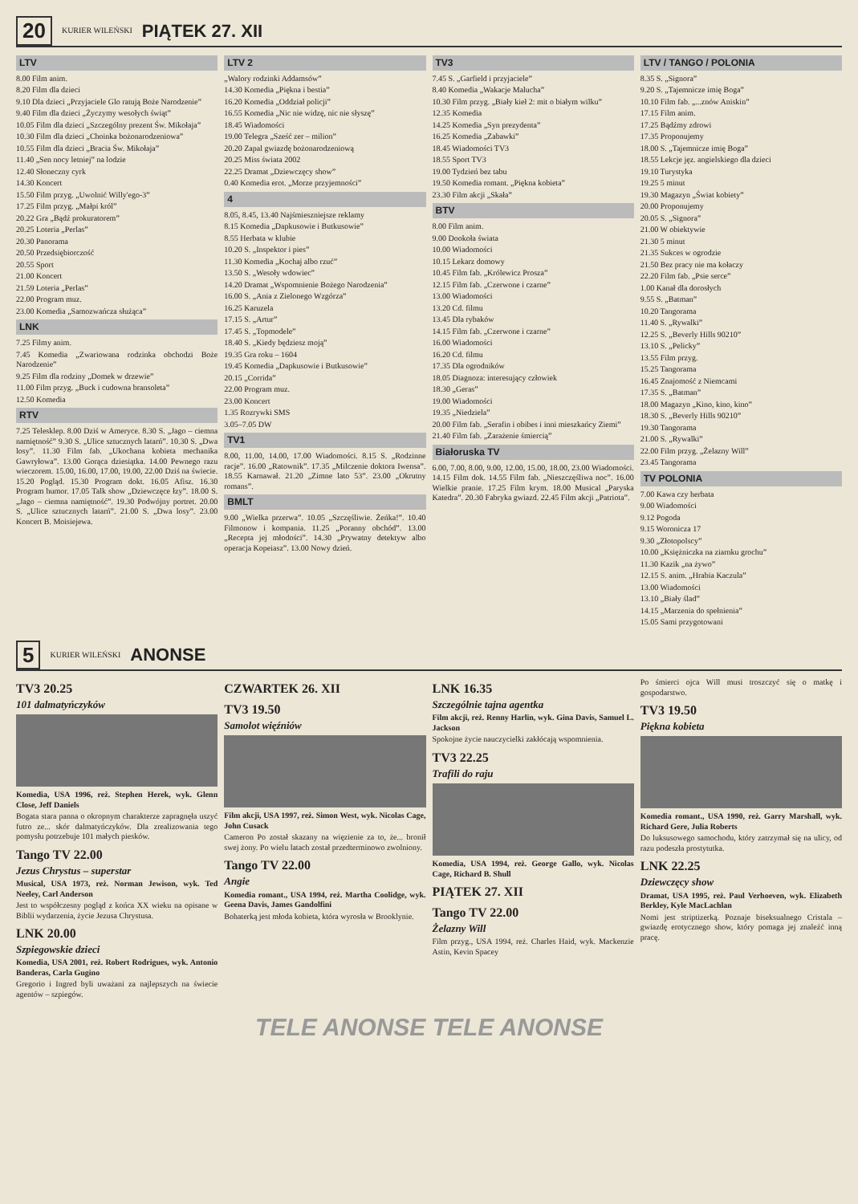20 KURIER WILEŃSKI PIĄTEK 27. XII
LTV
8.00 Film anim.
8.20 Film dla dzieci
9.10 Dla dzieci „Przyjaciele Glo ratują Boże Narodzenie”
9.40 Film dla dzieci „Życzymy wesołych świąt”
10.05 Film dla dzieci „Szczególny prezent Św. Mikołaja”
10.30 Film dla dzieci „Choinka bożonarodzeniowa”
10.55 Film dla dzieci „Bracia Św. Mikołaja”
11.40 „Sen nocy letniej” na lodzie
12.40 Słoneczny cyrk
14.30 Koncert
15.50 Film przyg. „Uwolnić Willy'ego-3”
17.25 Film przyg. „Małpi król”
20.22 Gra „Bądź prokuratorem”
20.25 Loteria „Perlas”
20.30 Panorama
20.50 Przedsiębiorczość
20.55 Sport
21.00 Koncert
21.59 Loteria „Perlas”
22.00 Program muz.
23.00 Komedia „Samozwańcza służąca”
LNK
7.25 Filmy anim.
7.45 Komedia „Zwariowana rodzinka obchodzi Boże Narodzenie”
9.25 Film dla rodziny „Domek w drzewie”
11.00 Film przyg. „Buck i cudowna bransoleta”
12.50 Komedia
RTV
7.25 Telesklep. 8.00 Dziś w Ameryce. 8.30 S. „Jago – ciemna namiętność” 9.30 S. „Ulice sztucznych latarń”. 10.30 S. „Dwa losy”. 11.30 Film fab. „Ukochana kobieta mechanika Gawryłowa”. 13.00 Gorąca dziesiątka. 14.00 Pewnego razu wieczorem. 15.00, 16.00, 17.00, 19.00, 22.00 Dziś na świecie. 15.20 Pogląd. 15.30 Program dokt. 16.05 Afisz. 16.30 Program humor. 17.05 Talk show „Dziewczęce łzy”. 18.00 S. „Jago – ciemna namiętność”. 19.30 Podwójny portret. 20.00 S. „Ulice sztucznych latarń”. 21.00 S. „Dwa losy”. 23.00 Koncert B. Moisiejewa.
LTV 2
„Walory rodzinki Addamsów”
14.30 Komedia „Piękna i bestia”
16.20 Komedia „Oddział policji”
16.55 Komedia „Nic nie widzę, nic nie słyszę”
18.45 Wiadomości
19.00 Telegra „Sześć zer – milion”
20.20 Zapal gwiazdę bożonarodzeniową
20.25 Miss świata 2002
22.25 Dramat „Dziewczęcy show”
0.40 Komedia erot. „Morze przyjemności”
4
8.05, 8.45, 13.40 Najśmieszniejsze reklamy
8.15 Komedia „Dapkusowie i Butkusowie”
8.55 Herbata w klubie
10.20 S. „Inspektor i pies”
11.30 Komedia „Kochaj albo rzuć”
13.50 S. „Wesoły wdowiec”
14.20 Dramat „Wspomnienie Bożego Narodzenia”
16.00 S. „Ania z Zielonego Wzgórza”
16.25 Karuzela
17.15 S. „Artur”
17.45 S. „Topmodele”
18.40 S. „Kiedy będziesz moją”
19.35 Gra roku – 1604
19.45 Komedia „Dapkusowie i Butkusowie”
20.15 „Corrida”
22.00 Program muz.
23.00 Koncert
1.35 Rozrywki SMS
3.05–7.05 DW
TV1
8.00, 11.00, 14.00, 17.00 Wiadomości. 8.15 S. „Rodzinne racje”. 16.00 „Ratownik”. 17.35 „Milczenie doktora Iwensa”. 18.55 Karnawał. 21.20 „Zimne lato 53”. 23.00 „Okrutny romans”.
BMLT
9.00 „Wielka przerwa”. 10.05 „Szczęśliwie. Żeńka!”. 10.40 Filmonow i kompania. 11.25 „Poranny obchód”. 13.00 „Recepta jej młodości”. 14.30 „Prywatny detektyw albo operacja Kopeiasz”. 13.00 Nowy dzień.
TV3
7.45 S. „Garfield i przyjaciele”
8.40 Komedia „Wakacje Malucha”
10.30 Film przyg. „Biały kieł 2: mit o białym wilku”
12.35 Komedia
14.25 Komedia „Syn prezydenta”
16.25 Komedia „Zabawki”
18.45 Wiadomości TV3
18.55 Sport TV3
19.00 Tydzień bez tabu
19.50 Komedia romant. „Piękna kobieta”
23.30 Film akcji „Skała”
BTV
8.00 Film anim.
9.00 Dookoła świata
10.00 Wiadomości
10.15 Lekarz domowy
10.45 Film fab. „Królewicz Prosza”
12.15 Film fab. „Czerwone i czarne”
13.00 Wiadomości
13.20 Cd. filmu
13.45 Dla rybaków
14.15 Film fab. „Czerwone i czarne”
16.00 Wiadomości
16.20 Cd. filmu
17.35 Dla ogrodników
18.05 Diagnoza: interesujący człowiek
18.30 „Geras”
19.00 Wiadomości
19.35 „Niedziela”
20.00 Film fab. „Serafin i obibes i inni mieszkańcy Ziemi”
21.40 Film fab. „Zarażenie śmiercią”
Białoruska TV
6.00, 7.00, 8.00, 9.00, 12.00, 15.00, 18.00, 23.00 Wiadomości. 14.15 Film dok. 14.55 Film fab. „Nieszczęśliwa noc”. 16.00 Wielkie pranie. 17.25 Film krym. 18.00 Musical „Paryska Katedra”. 20.30 Fabryka gwiazd. 22.45 Film akcji „Patriota”.
LTV / TANGO / POLONIA
8.35 S. „Signora”
9.20 S. „Tajemnicze imię Boga”
10.10 Film fab. „...znów Aniskin”
17.15 Film anim.
17.25 Bądźmy zdrowi
17.35 Proponujemy
18.00 S. „Tajemnicze imię Boga”
18.55 Lekcje jęz. angielskiego dla dzieci
19.10 Turystyka
19.25 5 minut
19.30 Magazyn „Świat kobiety”
20.00 Proponujemy
20.05 S. „Signora”
21.00 W obiektywie
21.30 5 minut
21.35 Sukces w ogrodzie
21.50 Bez pracy nie ma kołaczy
22.20 Film fab. „Psie serce”
1.00 Kanał dla dorosłych
9.55 S. „Batman”
10.20 Tangorama
11.40 S. „Rywalki”
12.25 S. „Beverly Hills 90210”
13.10 S. „Pelicky”
13.55 Film przyg.
15.25 Tangorama
16.45 Znajomość z Niemcami
17.35 S. „Batman”
18.00 Magazyn „Kino, kino, kino”
18.30 S. „Beverly Hills 90210”
19.30 Tangorama
21.00 S. „Rywalki”
22.00 Film przyg. „Żelazny Will”
23.45 Tangorama
TV POLONIA
7.00 Kawa czy herbata
9.00 Wiadomości
9.12 Pogoda
9.15 Woronicza 17
9.30 „Złotopolscy”
10.00 „Księżniczka na ziarnku grochu”
11.30 Kazik „na żywo”
12.15 S. anim. „Hrabia Kaczula”
13.00 Wiadomości
13.10 „Biały ślad”
14.15 „Marzenia do spełnienia”
15.05 Sami przygotowani
5 KURIER WILEŃSKI ANONSE
TV3 20.25
101 dalmatyńczyków
Komedia, USA 1996, reż. Stephen Herek, wyk. Glenn Close, Jeff Daniels
Bogata stara panna o okropnym charakterze zapragnęła uszyć futro ze... skór dalmatyńczyków. Dla zrealizowania tego pomysłu potrzebuje 101 małych piesków.
Tango TV 22.00
Jezus Chrystus – superstar
Musical, USA 1973, reż. Norman Jewison, wyk. Ted Neeley, Carl Anderson
Jest to współczesny pogląd z końca XX wieku na opisane w Biblii wydarzenia, życie Jezusa Chrystusa.
LNK 20.00
Szpiegowskie dzieci
Komedia, USA 2001, reż. Robert Rodrigues, wyk. Antonio Banderas, Carla Gugino
Gregorio i Ingred byli uważani za najlepszych na świecie agentów – szpiegów.
CZWARTEK 26. XII
TV3 19.50
Samolot więźniów
Film akcji, USA 1997, reż. Simon West, wyk. Nicolas Cage, John Cusack
Cameron Po został skazany na więzienie za to, że... bronił swej żony. Po wielu latach został przedterminowo zwolniony.
Tango TV 22.00
Angie
Komedia romant., USA 1994, reż. Martha Coolidge, wyk. Geena Davis, James Gandolfini
Bohaterką jest młoda kobieta, która wyrosła w Brooklynie.
LNK 16.35
Szczególnie tajna agentka
Film akcji, reż. Renny Harlin, wyk. Gina Davis, Samuel L. Jackson
Spokojne życie nauczycielki zakłócają wspomnienia.
TV3 22.25
Trafili do raju
Komedia, USA 1994, reż. George Gallo, wyk. Nicolas Cage, Richard B. Shull
PIĄTEK 27. XII
Tango TV 22.00
Żelazny Will
Film przyg., USA 1994, reż. Charles Haid, wyk. Mackenzie Astin, Kevin Spacey
Po śmierci ojca Will musi troszczyć się o matkę i gospodarstwo.
TV3 19.50
Piękna kobieta
Komedia romant., USA 1990, reż. Garry Marshall, wyk. Richard Gere, Julia Roberts
Do luksusowego samochodu, który zatrzymał się na ulicy, od razu podeszła prostytutka.
LNK 22.25
Dziewczęcy show
Dramat, USA 1995, reż. Paul Verhoeven, wyk. Elizabeth Berkley, Kyle MacLachlan
Nomi jest striptizerką. Poznaje biseksualnego Cristala – gwiazdę erotycznego show, który pomaga jej znaleźć inną pracę.
TELE ANONSE TELE ANONSE